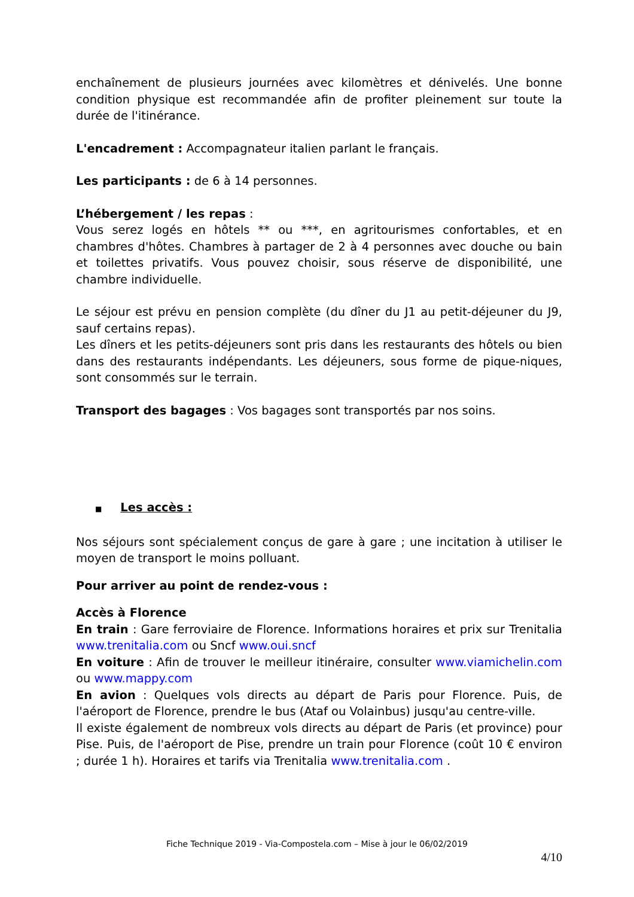enchaînement de plusieurs journées avec kilomètres et dénivelés. Une bonne condition physique est recommandée afin de profiter pleinement sur toute la durée de l'itinérance.
L'encadrement : Accompagnateur italien parlant le français.
Les participants : de 6 à 14 personnes.
L’hébergement / les repas :
Vous serez logés en hôtels ** ou ***, en agritourismes confortables, et en chambres d'hôtes. Chambres à partager de 2 à 4 personnes avec douche ou bain et toilettes privatifs. Vous pouvez choisir, sous réserve de disponibilité, une chambre individuelle.
Le séjour est prévu en pension complète (du dîner du J1 au petit-déjeuner du J9, sauf certains repas).
Les dîners et les petits-déjeuners sont pris dans les restaurants des hôtels ou bien dans des restaurants indépendants. Les déjeuners, sous forme de pique-niques, sont consommés sur le terrain.
Transport des bagages : Vos bagages sont transportés par nos soins.
■ Les accès :
Nos séjours sont spécialement conçus de gare à gare ; une incitation à utiliser le moyen de transport le moins polluant.
Pour arriver au point de rendez-vous :
Accès à Florence
En train : Gare ferroviaire de Florence. Informations horaires et prix sur Trenitalia www.trenitalia.com ou Sncf www.oui.sncf
En voiture : Afin de trouver le meilleur itinéraire, consulter www.viamichelin.com ou www.mappy.com
En avion : Quelques vols directs au départ de Paris pour Florence. Puis, de l'aéroport de Florence, prendre le bus (Ataf ou Volainbus) jusqu'au centre-ville.
Il existe également de nombreux vols directs au départ de Paris (et province) pour Pise. Puis, de l'aéroport de Pise, prendre un train pour Florence (coût 10 € environ ; durée 1 h). Horaires et tarifs via Trenitalia www.trenitalia.com .
Fiche Technique 2019 - Via-Compostela.com – Mise à jour le 06/02/2019
4/10